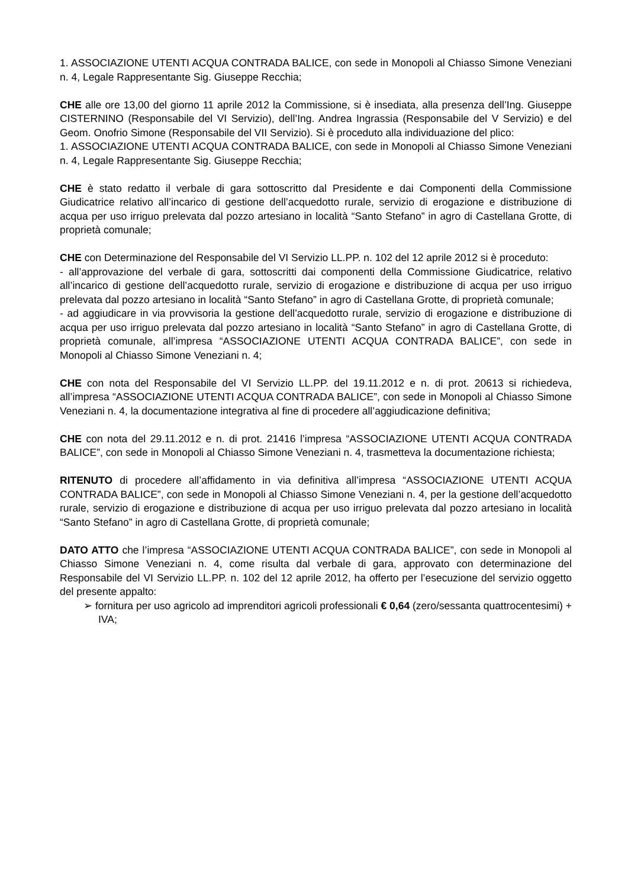1. ASSOCIAZIONE UTENTI ACQUA CONTRADA BALICE, con sede in Monopoli al Chiasso Simone Veneziani n. 4, Legale Rappresentante Sig. Giuseppe Recchia;
CHE alle ore 13,00 del giorno 11 aprile 2012 la Commissione, si è insediata, alla presenza dell’Ing. Giuseppe CISTERNINO (Responsabile del VI Servizio), dell’Ing. Andrea Ingrassia (Responsabile del V Servizio) e del Geom. Onofrio Simone (Responsabile del VII Servizio). Si è proceduto alla individuazione del plico:
1. ASSOCIAZIONE UTENTI ACQUA CONTRADA BALICE, con sede in Monopoli al Chiasso Simone Veneziani n. 4, Legale Rappresentante Sig. Giuseppe Recchia;
CHE è stato redatto il verbale di gara sottoscritto dal Presidente e dai Componenti della Commissione Giudicatrice relativo all’incarico di gestione dell’acquedotto rurale, servizio di erogazione e distribuzione di acqua per uso irriguo prelevata dal pozzo artesiano in località “Santo Stefano” in agro di Castellana Grotte, di proprietà comunale;
CHE con Determinazione del Responsabile del VI Servizio LL.PP. n. 102 del 12 aprile 2012 si è proceduto:
- all’approvazione del verbale di gara, sottoscritti dai componenti della Commissione Giudicatrice, relativo all’incarico di gestione dell’acquedotto rurale, servizio di erogazione e distribuzione di acqua per uso irriguo prelevata dal pozzo artesiano in località “Santo Stefano” in agro di Castellana Grotte, di proprietà comunale;
- ad aggiudicare in via provvisoria la gestione dell’acquedotto rurale, servizio di erogazione e distribuzione di acqua per uso irriguo prelevata dal pozzo artesiano in località “Santo Stefano” in agro di Castellana Grotte, di proprietà comunale, all’impresa “ASSOCIAZIONE UTENTI ACQUA CONTRADA BALICE”, con sede in Monopoli al Chiasso Simone Veneziani n. 4;
CHE con nota del Responsabile del VI Servizio LL.PP. del 19.11.2012 e n. di prot. 20613 si richiedeva, all’impresa “ASSOCIAZIONE UTENTI ACQUA CONTRADA BALICE”, con sede in Monopoli al Chiasso Simone Veneziani n. 4, la documentazione integrativa al fine di procedere all’aggiudicazione definitiva;
CHE con nota del 29.11.2012 e n. di prot. 21416 l’impresa “ASSOCIAZIONE UTENTI ACQUA CONTRADA BALICE”, con sede in Monopoli al Chiasso Simone Veneziani n. 4, trasmetteva la documentazione richiesta;
RITENUTO di procedere all’affidamento in via definitiva all’impresa “ASSOCIAZIONE UTENTI ACQUA CONTRADA BALICE”, con sede in Monopoli al Chiasso Simone Veneziani n. 4, per la gestione dell’acquedotto rurale, servizio di erogazione e distribuzione di acqua per uso irriguo prelevata dal pozzo artesiano in località “Santo Stefano” in agro di Castellana Grotte, di proprietà comunale;
DATO ATTO che l’impresa “ASSOCIAZIONE UTENTI ACQUA CONTRADA BALICE”, con sede in Monopoli al Chiasso Simone Veneziani n. 4, come risulta dal verbale di gara, approvato con determinazione del Responsabile del VI Servizio LL.PP. n. 102 del 12 aprile 2012, ha offerto per l’esecuzione del servizio oggetto del presente appalto:
➢ fornitura per uso agricolo ad imprenditori agricoli professionali € 0,64 (zero/sessanta quattrocentesimi) + IVA;